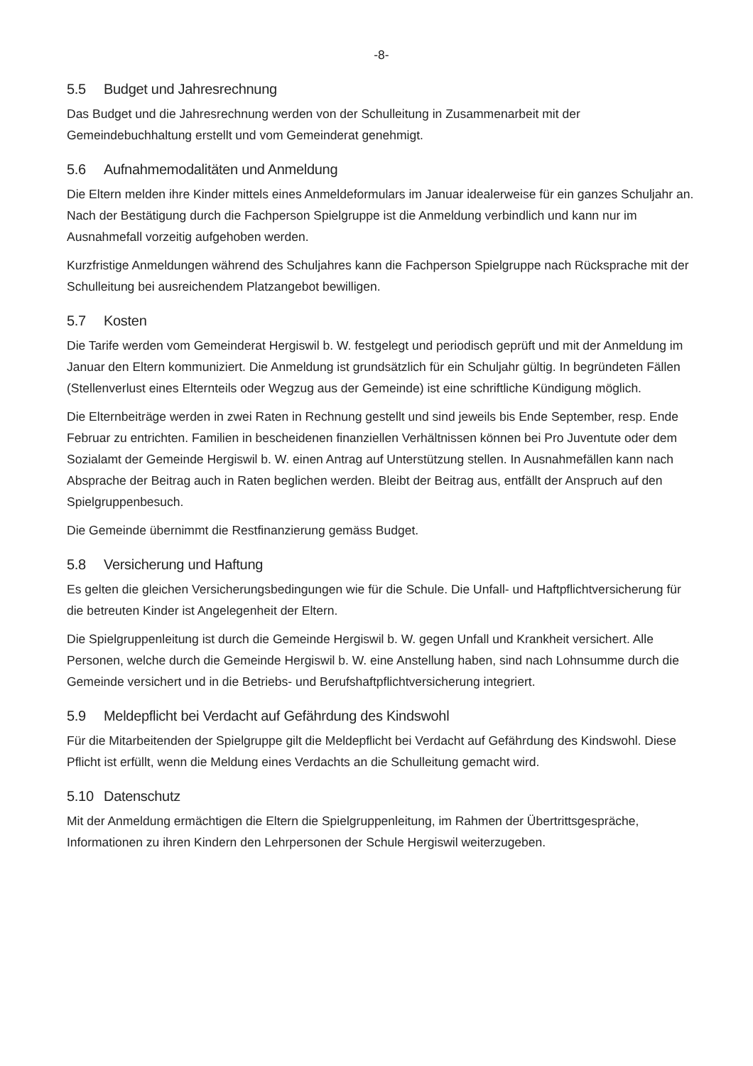-8-
5.5 Budget und Jahresrechnung
Das Budget und die Jahresrechnung werden von der Schulleitung in Zusammenarbeit mit der Gemeindebuchhaltung erstellt und vom Gemeinderat genehmigt.
5.6 Aufnahmemodalitäten und Anmeldung
Die Eltern melden ihre Kinder mittels eines Anmeldeformulars im Januar idealerweise für ein ganzes Schuljahr an. Nach der Bestätigung durch die Fachperson Spielgruppe ist die Anmeldung verbindlich und kann nur im Ausnahmefall vorzeitig aufgehoben werden.
Kurzfristige Anmeldungen während des Schuljahres kann die Fachperson Spielgruppe nach Rücksprache mit der Schulleitung bei ausreichendem Platzangebot bewilligen.
5.7 Kosten
Die Tarife werden vom Gemeinderat Hergiswil b. W. festgelegt und periodisch geprüft und mit der Anmeldung im Januar den Eltern kommuniziert. Die Anmeldung ist grundsätzlich für ein Schuljahr gültig. In begründeten Fällen (Stellenverlust eines Elternteils oder Wegzug aus der Gemeinde) ist eine schriftliche Kündigung möglich.
Die Elternbeiträge werden in zwei Raten in Rechnung gestellt und sind jeweils bis Ende September, resp. Ende Februar zu entrichten. Familien in bescheidenen finanziellen Verhältnissen können bei Pro Juventute oder dem Sozialamt der Gemeinde Hergiswil b. W. einen Antrag auf Unterstützung stellen. In Ausnahmefällen kann nach Absprache der Beitrag auch in Raten beglichen werden. Bleibt der Beitrag aus, entfällt der Anspruch auf den Spielgruppenbesuch.
Die Gemeinde übernimmt die Restfinanzierung gemäss Budget.
5.8 Versicherung und Haftung
Es gelten die gleichen Versicherungsbedingungen wie für die Schule. Die Unfall- und Haftpflichtversicherung für die betreuten Kinder ist Angelegenheit der Eltern.
Die Spielgruppenleitung ist durch die Gemeinde Hergiswil b. W. gegen Unfall und Krankheit versichert. Alle Personen, welche durch die Gemeinde Hergiswil b. W. eine Anstellung haben, sind nach Lohnsumme durch die Gemeinde versichert und in die Betriebs- und Berufshaftpflichtversicherung integriert.
5.9 Meldepflicht bei Verdacht auf Gefährdung des Kindswohl
Für die Mitarbeitenden der Spielgruppe gilt die Meldepflicht bei Verdacht auf Gefährdung des Kindswohl. Diese Pflicht ist erfüllt, wenn die Meldung eines Verdachts an die Schulleitung gemacht wird.
5.10 Datenschutz
Mit der Anmeldung ermächtigen die Eltern die Spielgruppenleitung, im Rahmen der Übertrittsgespräche, Informationen zu ihren Kindern den Lehrpersonen der Schule Hergiswil weiterzugeben.